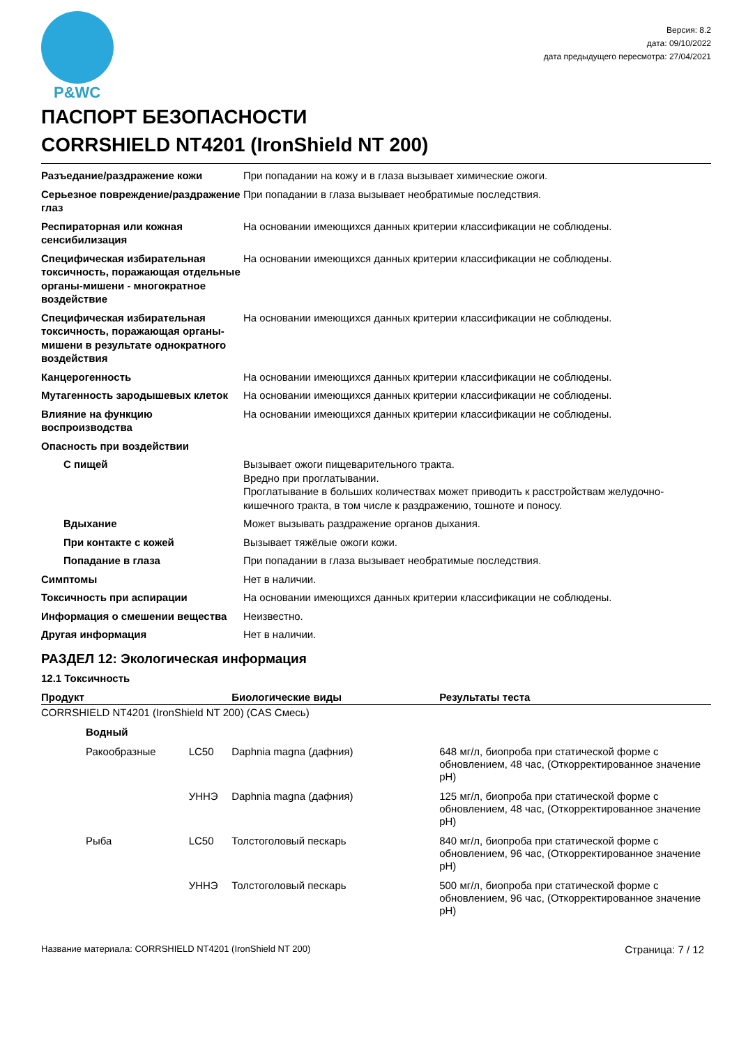P&WC
Версия: 8.2
дата: 09/10/2022
дата предыдущего пересмотра: 27/04/2021
ПАСПОРТ БЕЗОПАСНОСТИ
CORRSHIELD NT4201 (IronShield NT 200)
| Разъедание/раздражение кожи | При попадании на кожу и в глаза вызывает химические ожоги. |
| Серьезное повреждение/раздражение глаз | При попадании в глаза вызывает необратимые последствия. |
| Респираторная или кожная сенсибилизация | На основании имеющихся данных критерии классификации не соблюдены. |
| Специфическая избирательная токсичность, поражающая отдельные органы-мишени - многократное воздействие | На основании имеющихся данных критерии классификации не соблюдены. |
| Специфическая избирательная токсичность, поражающая органы-мишени в результате однократного воздействия | На основании имеющихся данных критерии классификации не соблюдены. |
| Канцерогенность | На основании имеющихся данных критерии классификации не соблюдены. |
| Мутагенность зародышевых клеток | На основании имеющихся данных критерии классификации не соблюдены. |
| Влияние на функцию воспроизводства | На основании имеющихся данных критерии классификации не соблюдены. |
| Опасность при воздействии | |
| С пищей | Вызывает ожоги пищеварительного тракта. Вредно при проглатывании. Проглатывание в больших количествах может приводить к расстройствам желудочно-кишечного тракта, в том числе к раздражению, тошноте и поносу. |
| Вдыхание | Может вызывать раздражение органов дыхания. |
| При контакте с кожей | Вызывает тяжёлые ожоги кожи. |
| Попадание в глаза | При попадании в глаза вызывает необратимые последствия. |
| Симптомы | Нет в наличии. |
| Токсичность при аспирации | На основании имеющихся данных критерии классификации не соблюдены. |
| Информация о смешении вещества | Неизвестно. |
| Другая информация | Нет в наличии. |
РАЗДЕЛ 12: Экологическая информация
12.1 Токсичность
| Продукт | | | Биологические виды | Результаты теста |
| --- | --- | --- | --- | --- |
| CORRSHIELD NT4201 (IronShield NT 200) (CAS Смесь) | | | | |
| | Водный | | | |
| | Ракообразные | LC50 | Daphnia magna (дафния) | 648 мг/л, биопроба при статической форме с обновлением, 48 час, (Откорректированное значение pH) |
| | | УННЭ | Daphnia magna (дафния) | 125 мг/л, биопроба при статической форме с обновлением, 48 час, (Откорректированное значение pH) |
| | Рыба | LC50 | Толстоголовый пескарь | 840 мг/л, биопроба при статической форме с обновлением, 96 час, (Откорректированное значение pH) |
| | | УННЭ | Толстоголовый пескарь | 500 мг/л, биопроба при статической форме с обновлением, 96 час, (Откорректированное значение pH) |
Название материала: CORRSHIELD NT4201 (IronShield NT 200) Страница: 7 / 12